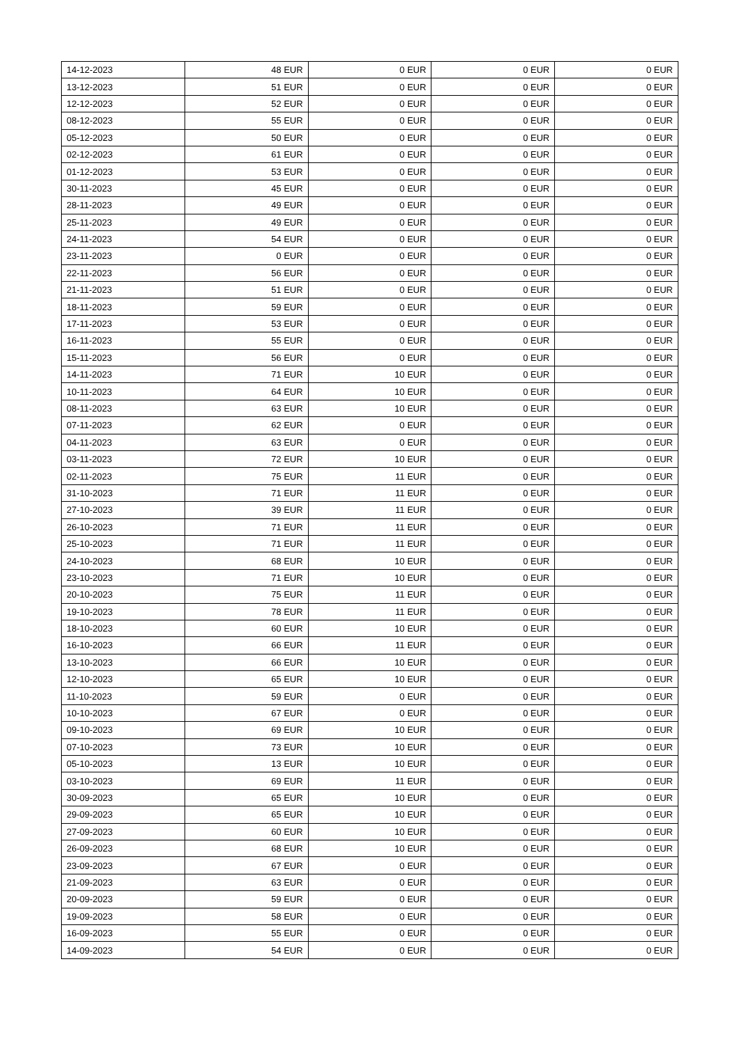| 14-12-2023 | 48 EUR | 0 EUR | 0 EUR | 0 EUR |
| 13-12-2023 | 51 EUR | 0 EUR | 0 EUR | 0 EUR |
| 12-12-2023 | 52 EUR | 0 EUR | 0 EUR | 0 EUR |
| 08-12-2023 | 55 EUR | 0 EUR | 0 EUR | 0 EUR |
| 05-12-2023 | 50 EUR | 0 EUR | 0 EUR | 0 EUR |
| 02-12-2023 | 61 EUR | 0 EUR | 0 EUR | 0 EUR |
| 01-12-2023 | 53 EUR | 0 EUR | 0 EUR | 0 EUR |
| 30-11-2023 | 45 EUR | 0 EUR | 0 EUR | 0 EUR |
| 28-11-2023 | 49 EUR | 0 EUR | 0 EUR | 0 EUR |
| 25-11-2023 | 49 EUR | 0 EUR | 0 EUR | 0 EUR |
| 24-11-2023 | 54 EUR | 0 EUR | 0 EUR | 0 EUR |
| 23-11-2023 | 0 EUR | 0 EUR | 0 EUR | 0 EUR |
| 22-11-2023 | 56 EUR | 0 EUR | 0 EUR | 0 EUR |
| 21-11-2023 | 51 EUR | 0 EUR | 0 EUR | 0 EUR |
| 18-11-2023 | 59 EUR | 0 EUR | 0 EUR | 0 EUR |
| 17-11-2023 | 53 EUR | 0 EUR | 0 EUR | 0 EUR |
| 16-11-2023 | 55 EUR | 0 EUR | 0 EUR | 0 EUR |
| 15-11-2023 | 56 EUR | 0 EUR | 0 EUR | 0 EUR |
| 14-11-2023 | 71 EUR | 10 EUR | 0 EUR | 0 EUR |
| 10-11-2023 | 64 EUR | 10 EUR | 0 EUR | 0 EUR |
| 08-11-2023 | 63 EUR | 10 EUR | 0 EUR | 0 EUR |
| 07-11-2023 | 62 EUR | 0 EUR | 0 EUR | 0 EUR |
| 04-11-2023 | 63 EUR | 0 EUR | 0 EUR | 0 EUR |
| 03-11-2023 | 72 EUR | 10 EUR | 0 EUR | 0 EUR |
| 02-11-2023 | 75 EUR | 11 EUR | 0 EUR | 0 EUR |
| 31-10-2023 | 71 EUR | 11 EUR | 0 EUR | 0 EUR |
| 27-10-2023 | 39 EUR | 11 EUR | 0 EUR | 0 EUR |
| 26-10-2023 | 71 EUR | 11 EUR | 0 EUR | 0 EUR |
| 25-10-2023 | 71 EUR | 11 EUR | 0 EUR | 0 EUR |
| 24-10-2023 | 68 EUR | 10 EUR | 0 EUR | 0 EUR |
| 23-10-2023 | 71 EUR | 10 EUR | 0 EUR | 0 EUR |
| 20-10-2023 | 75 EUR | 11 EUR | 0 EUR | 0 EUR |
| 19-10-2023 | 78 EUR | 11 EUR | 0 EUR | 0 EUR |
| 18-10-2023 | 60 EUR | 10 EUR | 0 EUR | 0 EUR |
| 16-10-2023 | 66 EUR | 11 EUR | 0 EUR | 0 EUR |
| 13-10-2023 | 66 EUR | 10 EUR | 0 EUR | 0 EUR |
| 12-10-2023 | 65 EUR | 10 EUR | 0 EUR | 0 EUR |
| 11-10-2023 | 59 EUR | 0 EUR | 0 EUR | 0 EUR |
| 10-10-2023 | 67 EUR | 0 EUR | 0 EUR | 0 EUR |
| 09-10-2023 | 69 EUR | 10 EUR | 0 EUR | 0 EUR |
| 07-10-2023 | 73 EUR | 10 EUR | 0 EUR | 0 EUR |
| 05-10-2023 | 13 EUR | 10 EUR | 0 EUR | 0 EUR |
| 03-10-2023 | 69 EUR | 11 EUR | 0 EUR | 0 EUR |
| 30-09-2023 | 65 EUR | 10 EUR | 0 EUR | 0 EUR |
| 29-09-2023 | 65 EUR | 10 EUR | 0 EUR | 0 EUR |
| 27-09-2023 | 60 EUR | 10 EUR | 0 EUR | 0 EUR |
| 26-09-2023 | 68 EUR | 10 EUR | 0 EUR | 0 EUR |
| 23-09-2023 | 67 EUR | 0 EUR | 0 EUR | 0 EUR |
| 21-09-2023 | 63 EUR | 0 EUR | 0 EUR | 0 EUR |
| 20-09-2023 | 59 EUR | 0 EUR | 0 EUR | 0 EUR |
| 19-09-2023 | 58 EUR | 0 EUR | 0 EUR | 0 EUR |
| 16-09-2023 | 55 EUR | 0 EUR | 0 EUR | 0 EUR |
| 14-09-2023 | 54 EUR | 0 EUR | 0 EUR | 0 EUR |